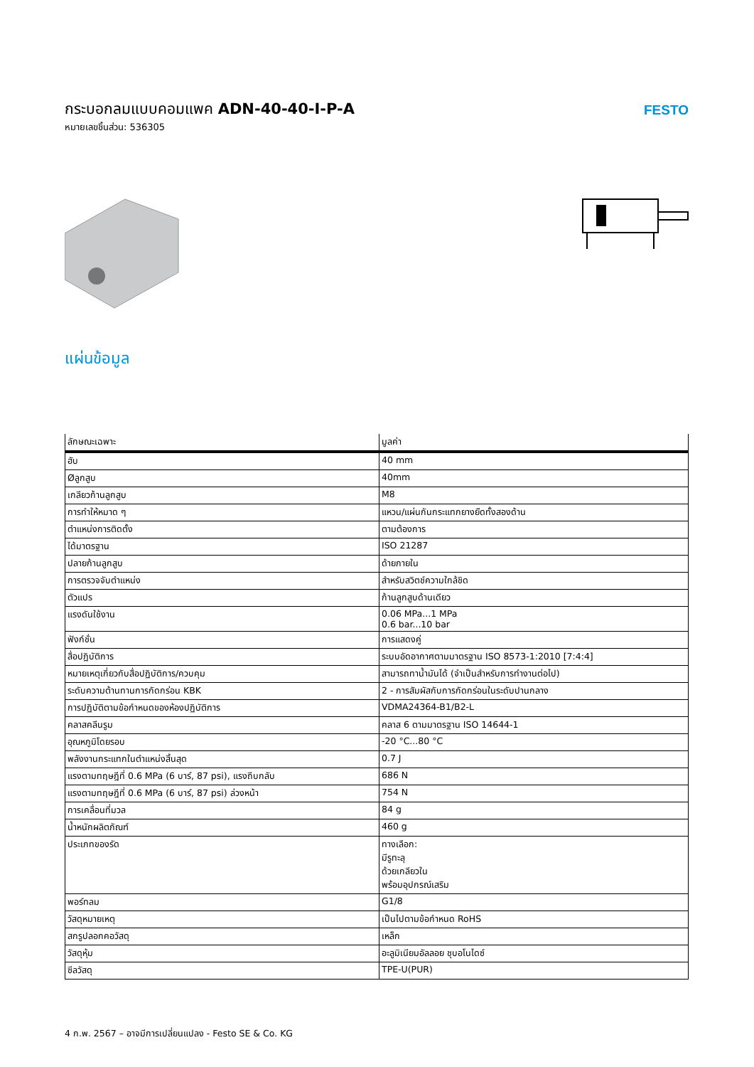กระบอกลมแบบคอมแพค ADN-40-40-I-P-A
หมายเลขชิ้นส่วน: 536305
FESTO
แผ่นข้อมูล
| ลักษณะเฉพาะ | มูลค่า |
| --- | --- |
| ฮับ | 40 mm |
| Øลูกสูบ | 40mm |
| เกลียวก้านลูกสูบ | M8 |
| การทำให้หมาด ๆ | แหวน/แผ่นกันกระแทกยางยืดทั้งสองด้าน |
| ตำแหน่งการติดตั้ง | ตามต้องการ |
| ได้มาตรฐาน | ISO 21287 |
| ปลายก้านลูกสูบ | ด้ายภายใน |
| การตรวจจับตำแหน่ง | สำหรับสวิตช์ความใกล้ชิด |
| ตัวแปร | ก้านลูกสูบด้านเดียว |
| แรงดันใช้งาน | 0.06 MPa...1 MPa 0.6 bar...10 bar |
| ฟังก์ชั่น | การแสดงคู่ |
| สื่อปฏิบัติการ | ระบบอัดอากาศตามมาตรฐาน ISO 8573-1:2010 [7:4:4] |
| หมายเหตุเกี่ยวกับสื่อปฏิบัติการ/ควบคุม | สามารถทาน้ำมันได้ (จำเป็นสำหรับการทำงานต่อไป) |
| ระดับความต้านทานการกัดกร่อน KBK | 2 - การสัมผัสกับการกัดกร่อนในระดับปานกลาง |
| การปฏิบัติตามข้อกำหนดของห้องปฏิบัติการ | VDMA24364-B1/B2-L |
| คลาสคลีนรูม | คลาส 6 ตามมาตรฐาน ISO 14644-1 |
| อุณหภูมิโดยรอบ | -20 °C...80 °C |
| พลังงานกระแทกในตำแหน่งสิ้นสุด | 0.7 J |
| แรงตามทฤษฎีที่ 0.6 MPa (6 บาร์, 87 psi), แรงถีบกลับ | 686 N |
| แรงตามทฤษฎีที่ 0.6 MPa (6 บาร์, 87 psi) ล่วงหน้า | 754 N |
| การเคลื่อนที่มวล | 84 g |
| น้ำหนักผลิตภัณฑ์ | 460 g |
| ประเภทของรัด | ทางเลือก: มีรูทะลุ ด้วยเกลียวใน พร้อมอุปกรณ์เสริม |
| พอร์ทลม | G1/8 |
| วัสดุหมายเหตุ | เป็นไปตามข้อกำหนด RoHS |
| สกรูปลอกคอวัสดุ | เหล็ก |
| วัสดุหุ้ม | อะลูมิเนียมอัลลอย ชุบอโนไดซ์ |
| ซีลวัสดุ | TPE-U(PUR) |
4 ก.พ. 2567 – อาจมีการเปลี่ยนแปลง - Festo SE & Co. KG